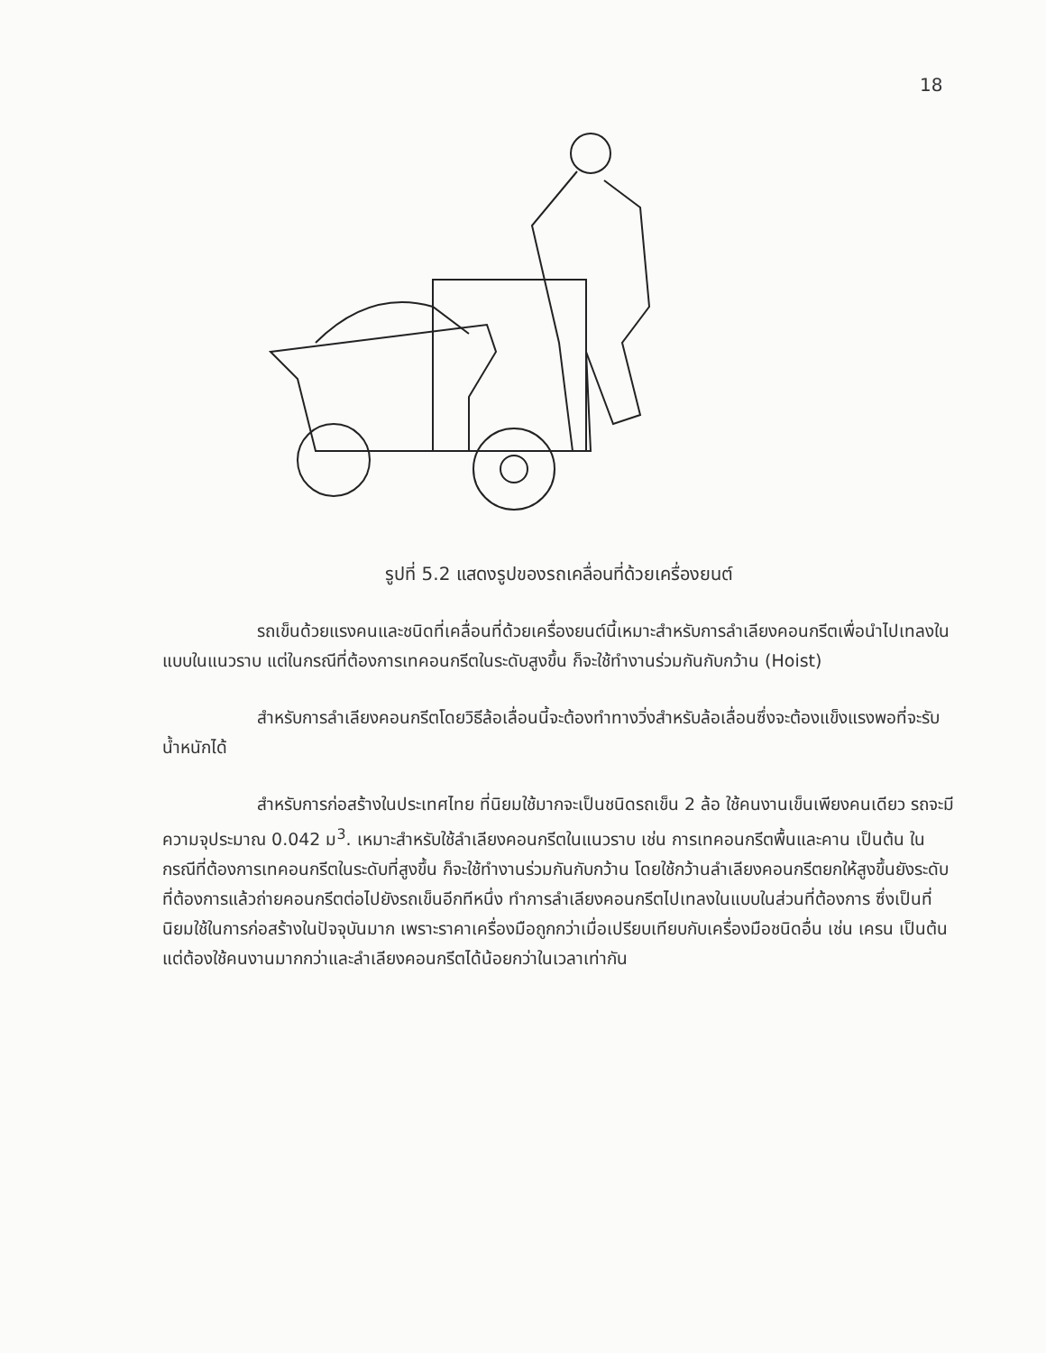18
รูปที่ 5.2 แสดงรูปของรถเคลื่อนที่ด้วยเครื่องยนต์
รถเข็นด้วยแรงคนและชนิดที่เคลื่อนที่ด้วยเครื่องยนต์นี้เหมาะสำหรับการลำเลียงคอนกรีตเพื่อนำไปเทลงในแบบในแนวราบ แต่ในกรณีที่ต้องการเทคอนกรีตในระดับสูงขึ้น ก็จะใช้ทำงานร่วมกันกับกว้าน (Hoist)
สำหรับการลำเลียงคอนกรีตโดยวิธีล้อเลื่อนนี้จะต้องทำทางวิ่งสำหรับล้อเลื่อนซึ่งจะต้องแข็งแรงพอที่จะรับน้ำหนักได้
สำหรับการก่อสร้างในประเทศไทย ที่นิยมใช้มากจะเป็นชนิดรถเข็น 2 ล้อ ใช้คนงานเข็นเพียงคนเดียว รถจะมีความจุประมาณ 0.042 ม<sup>3</sup>. เหมาะสำหรับใช้ลำเลียงคอนกรีตในแนวราบ เช่น การเทคอนกรีตพื้นและคาน เป็นต้น ในกรณีที่ต้องการเทคอนกรีตในระดับที่สูงขึ้น ก็จะใช้ทำงานร่วมกันกับกว้าน โดยใช้กว้านลำเลียงคอนกรีตยกให้สูงขึ้นยังระดับที่ต้องการแล้วถ่ายคอนกรีตต่อไปยังรถเข็นอีกทีหนึ่ง ทำการลำเลียงคอนกรีตไปเทลงในแบบในส่วนที่ต้องการ ซึ่งเป็นที่นิยมใช้ในการก่อสร้างในปัจจุบันมาก เพราะราคาเครื่องมือถูกกว่าเมื่อเปรียบเทียบกับเครื่องมือชนิดอื่น เช่น เครน เป็นต้น แต่ต้องใช้คนงานมากกว่าและลำเลียงคอนกรีตได้น้อยกว่าในเวลาเท่ากัน